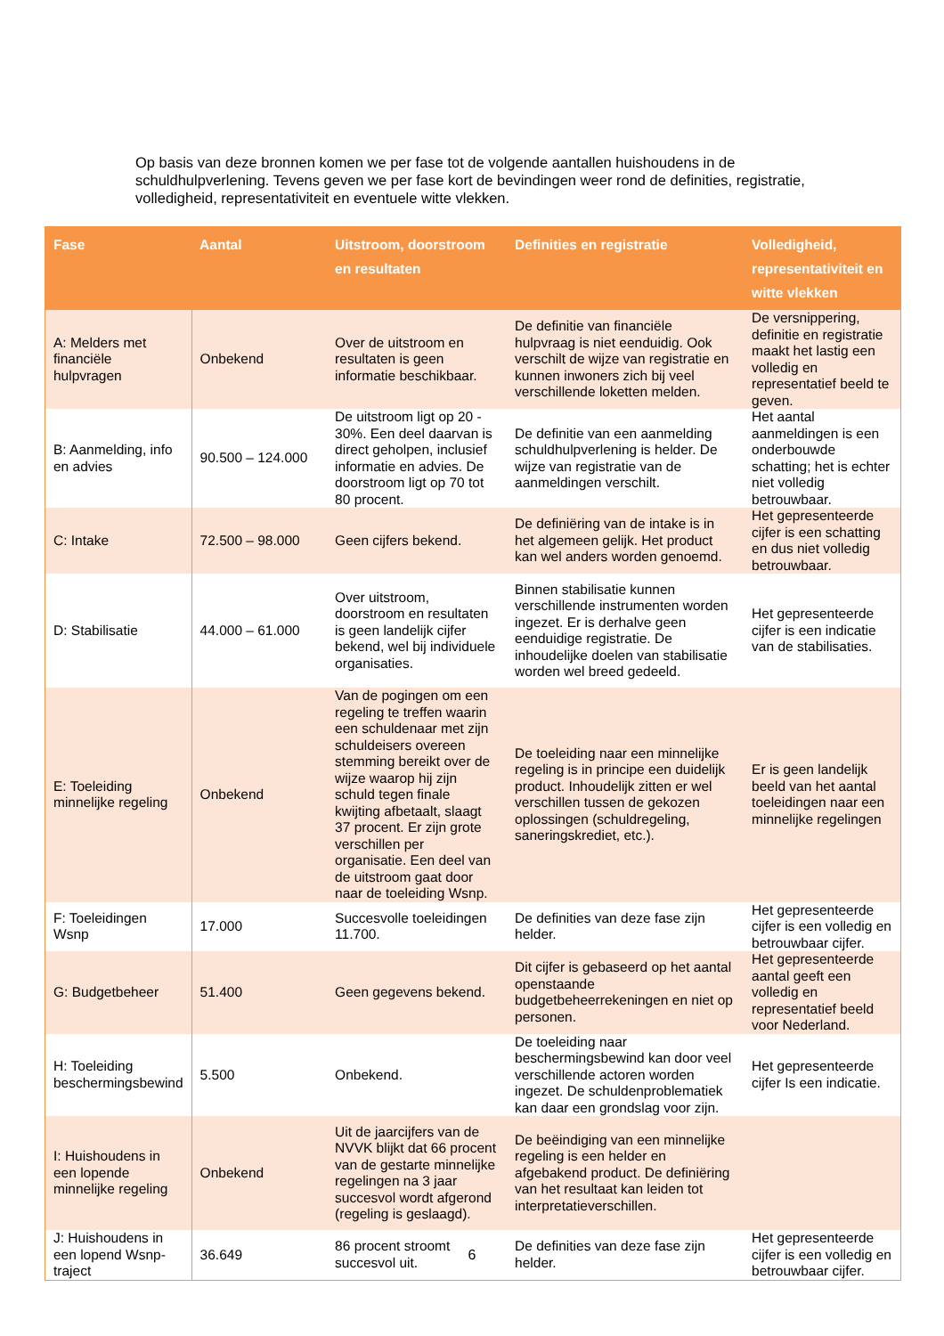Op basis van deze bronnen komen we per fase tot de volgende aantallen huishoudens in de schuldhulpverlening. Tevens geven we per fase kort de bevindingen weer rond de definities, registratie, volledigheid, representativiteit en eventuele witte vlekken.
| Fase | Aantal | Uitstroom, doorstroom en resultaten | Definities en registratie | Volledigheid, representativiteit en witte vlekken |
| --- | --- | --- | --- | --- |
| A: Melders met financiële hulpvragen | Onbekend | Over de uitstroom en resultaten is geen informatie beschikbaar. | De definitie van financiële hulpvraag is niet eenduidig. Ook verschilt de wijze van registratie en kunnen inwoners zich bij veel verschillende loketten melden. | De versnippering, definitie en registratie maakt het lastig een volledig en representatief beeld te geven. |
| B: Aanmelding, info en advies | 90.500 – 124.000 | De uitstroom ligt op 20 - 30%. Een deel daarvan is direct geholpen, inclusief informatie en advies. De doorstroom ligt op 70 tot 80 procent. | De definitie van een aanmelding schuldhulpverlening is helder. De wijze van registratie van de aanmeldingen verschilt. | Het aantal aanmeldingen is een onderbouwde schatting; het is echter niet volledig betrouwbaar. |
| C: Intake | 72.500 – 98.000 | Geen cijfers bekend. | De definiëring van de intake is in het algemeen gelijk. Het product kan wel anders worden genoemd. | Het gepresenteerde cijfer is een schatting en dus niet volledig betrouwbaar. |
| D: Stabilisatie | 44.000 – 61.000 | Over uitstroom, doorstroom en resultaten is geen landelijk cijfer bekend, wel bij individuele organisaties. | Binnen stabilisatie kunnen verschillende instrumenten worden ingezet. Er is derhalve geen eenduidige registratie. De inhoudelijke doelen van stabilisatie worden wel breed gedeeld. | Het gepresenteerde cijfer is een indicatie van de stabilisaties. |
| E: Toeleiding minnelijke regeling | Onbekend | Van de pogingen om een regeling te treffen waarin een schuldenaar met zijn schuldeisers overeen stemming bereikt over de wijze waarop hij zijn schuld tegen finale kwijting afbetaalt, slaagt 37 procent. Er zijn grote verschillen per organisatie. Een deel van de uitstroom gaat door naar de toeleiding Wsnp. | De toeleiding naar een minnelijke regeling is in principe een duidelijk product. Inhoudelijk zitten er wel verschillen tussen de gekozen oplossingen (schuldregeling, saneringskrediet, etc.). | Er is geen landelijk beeld van het aantal toeleidingen naar een minnelijke regelingen |
| F: Toeleidingen Wsnp | 17.000 | Succesvolle toeleidingen 11.700. | De definities van deze fase zijn helder. | Het gepresenteerde cijfer is een volledig en betrouwbaar cijfer. |
| G: Budgetbeheer | 51.400 | Geen gegevens bekend. | Dit cijfer is gebaseerd op het aantal openstaande budgetbeheerrekeningen en niet op personen. | Het gepresenteerde aantal geeft een volledig en representatief beeld voor Nederland. |
| H: Toeleiding beschermingsbewind | 5.500 | Onbekend. | De toeleiding naar beschermingsbewind kan door veel verschillende actoren worden ingezet. De schuldenproblematiek kan daar een grondslag voor zijn. | Het gepresenteerde cijfer Is een indicatie. |
| I: Huishoudens in een lopende minnelijke regeling | Onbekend | Uit de jaarcijfers van de NVVK blijkt dat 66 procent van de gestarte minnelijke regelingen na 3 jaar succesvol wordt afgerond (regeling is geslaagd). | De beëindiging van een minnelijke regeling is een helder en afgebakend product. De definiëring van het resultaat kan leiden tot interpretatieverschillen. | |
| J: Huishoudens in een lopend Wsnp-traject | 36.649 | 86 procent stroomt succesvol uit. | De definities van deze fase zijn helder. | Het gepresenteerde cijfer is een volledig en betrouwbaar cijfer. |
6